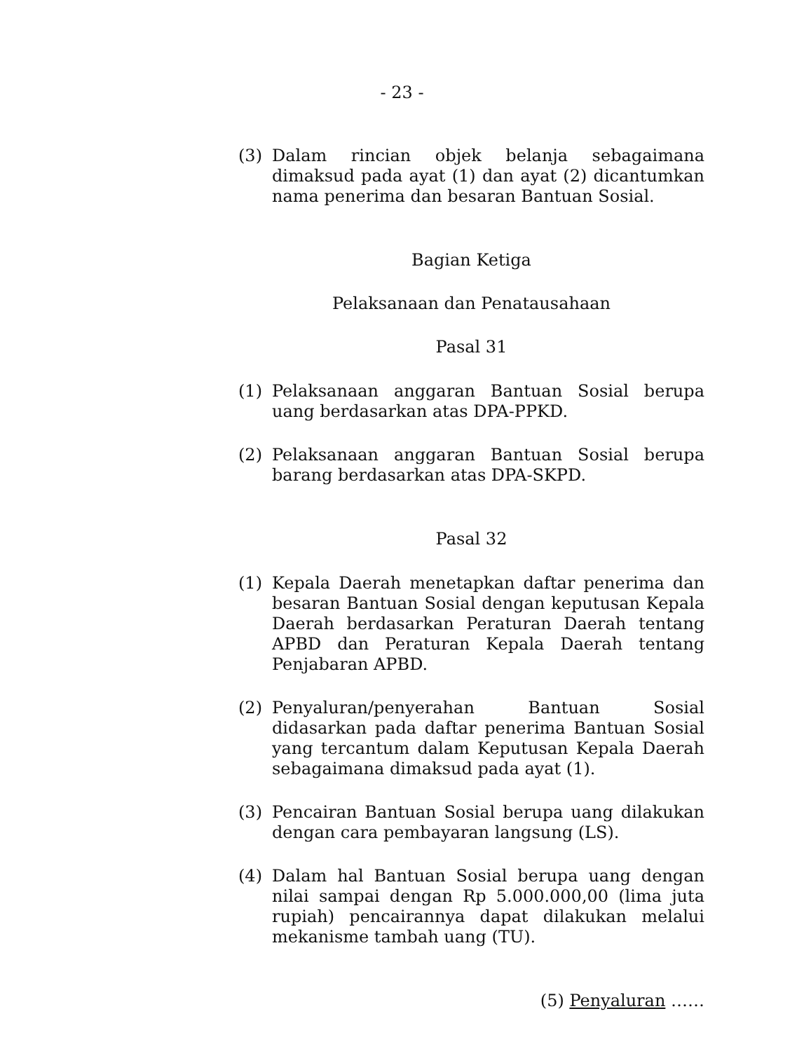- 23 -
(3) Dalam rincian objek belanja sebagaimana dimaksud pada ayat (1) dan ayat (2) dicantumkan nama penerima dan besaran Bantuan Sosial.
Bagian Ketiga
Pelaksanaan dan Penatausahaan
Pasal 31
(1) Pelaksanaan anggaran Bantuan Sosial berupa uang berdasarkan atas DPA-PPKD.
(2) Pelaksanaan anggaran Bantuan Sosial berupa barang berdasarkan atas DPA-SKPD.
Pasal 32
(1) Kepala Daerah menetapkan daftar penerima dan besaran Bantuan Sosial dengan keputusan Kepala Daerah berdasarkan Peraturan Daerah tentang APBD dan Peraturan Kepala Daerah tentang Penjabaran APBD.
(2) Penyaluran/penyerahan Bantuan Sosial didasarkan pada daftar penerima Bantuan Sosial yang tercantum dalam Keputusan Kepala Daerah sebagaimana dimaksud pada ayat (1).
(3) Pencairan Bantuan Sosial berupa uang dilakukan dengan cara pembayaran langsung (LS).
(4) Dalam hal Bantuan Sosial berupa uang dengan nilai sampai dengan Rp 5.000.000,00 (lima juta rupiah) pencairannya dapat dilakukan melalui mekanisme tambah uang (TU).
(5) Penyaluran ……